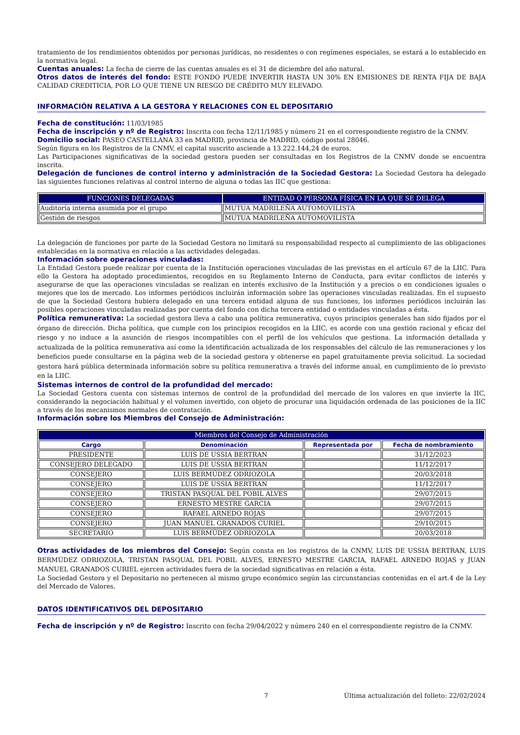tratamiento de los rendimientos obtenidos por personas jurídicas, no residentes o con regímenes especiales, se estará a lo establecido en la normativa legal.
Cuentas anuales: La fecha de cierre de las cuentas anuales es el 31 de diciembre del año natural.
Otros datos de interés del fondo: ESTE FONDO PUEDE INVERTIR HASTA UN 30% EN EMISIONES DE RENTA FIJA DE BAJA CALIDAD CREDITICIA, POR LO QUE TIENE UN RIESGO DE CRÉDITO MUY ELEVADO.
INFORMACIÓN RELATIVA A LA GESTORA Y RELACIONES CON EL DEPOSITARIO
Fecha de constitución: 11/03/1985
Fecha de inscripción y nº de Registro: Inscrita con fecha 12/11/1985 y número 21 en el correspondiente registro de la CNMV.
Domicilio social: PASEO CASTELLANA 33 en MADRID, provincia de MADRID, código postal 28046.
Según figura en los Registros de la CNMV, el capital suscrito asciende a 13.222.144,24 de euros.
Las Participaciones significativas de la sociedad gestora pueden ser consultadas en los Registros de la CNMV donde se encuentra inscrita.
Delegación de funciones de control interno y administración de la Sociedad Gestora: La Sociedad Gestora ha delegado las siguientes funciones relativas al control interno de alguna o todas las IIC que gestiona:
| FUNCIONES DELEGADAS | ENTIDAD O PERSONA FÍSICA EN LA QUE SE DELEGA |
| --- | --- |
| Auditoría interna asumida por el grupo | MUTUA MADRILEÑA AUTOMOVILISTA |
| Gestión de riesgos | MUTUA MADRILEÑA AUTOMOVILISTA |
La delegación de funciones por parte de la Sociedad Gestora no limitará su responsabilidad respecto al cumplimiento de las obligaciones establecidas en la normativa en relación a las actividades delegadas.
Información sobre operaciones vinculadas:
La Entidad Gestora puede realizar por cuenta de la Institución operaciones vinculadas de las previstas en el artículo 67 de la LIIC. Para ello la Gestora ha adoptado procedimientos, recogidos en su Reglamento Interno de Conducta, para evitar conflictos de interés y asegurarse de que las operaciones vinculadas se realizan en interés exclusivo de la Institución y a precios o en condiciones iguales o mejores que los de mercado. Los informes periódicos incluirán información sobre las operaciones vinculadas realizadas. En el supuesto de que la Sociedad Gestora hubiera delegado en una tercera entidad alguna de sus funciones, los informes periódicos incluirán las posibles operaciones vinculadas realizadas por cuenta del fondo con dicha tercera entidad o entidades vinculadas a ésta.
Política remunerativa: La sociedad gestora lleva a cabo una política remunerativa, cuyos principios generales han sido fijados por el órgano de dirección. Dicha política, que cumple con los principios recogidos en la LIIC, es acorde con una gestión racional y eficaz del riesgo y no induce a la asunción de riesgos incompatibles con el perfil de los vehículos que gestiona. La información detallada y actualizada de la política remunerativa así como la identificación actualizada de los responsables del cálculo de las remuneraciones y los beneficios puede consultarse en la página web de la sociedad gestora y obtenerse en papel gratuitamente previa solicitud. La sociedad gestora hará pública determinada información sobre su política remunerativa a través del informe anual, en cumplimiento de lo previsto en la LIIC.
Sistemas internos de control de la profundidad del mercado:
La Sociedad Gestora cuenta con sistemas internos de control de la profundidad del mercado de los valores en que invierte la IIC, considerando la negociación habitual y el volumen invertido, con objeto de procurar una liquidación ordenada de las posiciones de la IIC a través de los mecanismos normales de contratación.
Información sobre los Miembros del Consejo de Administración:
| Miembros del Consejo de Administración | | | |
| --- | --- | --- | --- |
| Cargo | Denominación | Representada por | Fecha de nombramiento |
| PRESIDENTE | LUIS DE USSIA BERTRAN | | 31/12/2023 |
| CONSEJERO DELEGADO | LUIS DE USSIA BERTRAN | | 11/12/2017 |
| CONSEJERO | LUIS BERMÚDEZ ODRIOZOLA | | 20/03/2018 |
| CONSEJERO | LUIS DE USSIA BERTRAN | | 11/12/2017 |
| CONSEJERO | TRISTAN PASQUAL DEL POBIL ALVES | | 29/07/2015 |
| CONSEJERO | ERNESTO MESTRE GARCIA | | 29/07/2015 |
| CONSEJERO | RAFAEL ARNEDO ROJAS | | 29/07/2015 |
| CONSEJERO | JUAN MANUEL GRANADOS CURIEL | | 29/10/2015 |
| SECRETARIO | LUIS BERMÚDEZ ODRIOZOLA | | 20/03/2018 |
Otras actividades de los miembros del Consejo: Según consta en los registros de la CNMV, LUIS DE USSIA BERTRAN, LUIS BERMÚDEZ ODRIOZOLA, TRISTAN PASQUAL DEL POBIL ALVES, ERNESTO MESTRE GARCIA, RAFAEL ARNEDO ROJAS y JUAN MANUEL GRANADOS CURIEL ejercen actividades fuera de la sociedad significativas en relación a ésta.
La Sociedad Gestora y el Depositario no pertenecen al mismo grupo económico según las circunstancias contenidas en el art.4 de la Ley del Mercado de Valores.
DATOS IDENTIFICATIVOS DEL DEPOSITARIO
Fecha de inscripción y nº de Registro: Inscrito con fecha 29/04/2022 y número 240 en el correspondiente registro de la CNMV.
7 Última actualización del folleto: 22/02/2024